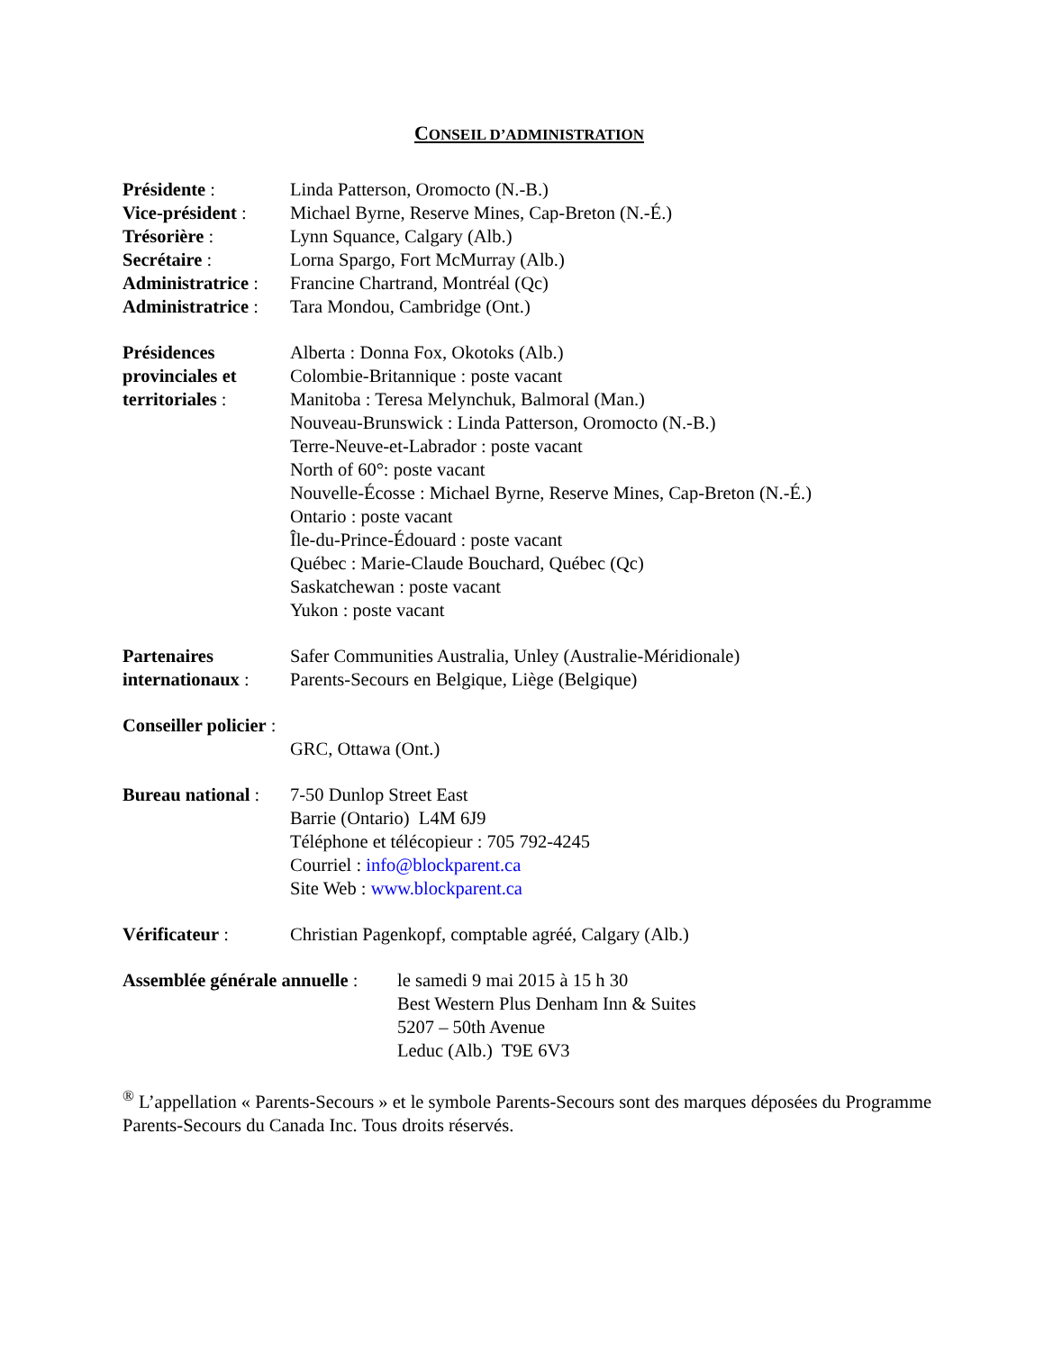CONSEIL D’ADMINISTRATION
Présidente :
Vice-président :
Trésorière :
Secrétaire :
Administratrice :
Administratrice :
Linda Patterson, Oromocto (N.-B.)
Michael Byrne, Reserve Mines, Cap-Breton (N.-É.)
Lynn Squance, Calgary (Alb.)
Lorna Spargo, Fort McMurray (Alb.)
Francine Chartrand, Montréal (Qc)
Tara Mondou, Cambridge (Ont.)
Présidences provinciales et territoriales :
Alberta : Donna Fox, Okotoks (Alb.)
Colombie-Britannique : poste vacant
Manitoba : Teresa Melynchuk, Balmoral (Man.)
Nouveau-Brunswick : Linda Patterson, Oromocto (N.-B.)
Terre-Neuve-et-Labrador : poste vacant
North of 60°: poste vacant
Nouvelle-Écosse : Michael Byrne, Reserve Mines, Cap-Breton (N.-É.)
Ontario : poste vacant
Île-du-Prince-Édouard : poste vacant
Québec : Marie-Claude Bouchard, Québec (Qc)
Saskatchewan : poste vacant
Yukon : poste vacant
Partenaires internationaux :
Safer Communities Australia, Unley (Australie-Méridionale)
Parents-Secours en Belgique, Liège (Belgique)
Conseiller policier :
GRC, Ottawa (Ont.)
Bureau national :
7-50 Dunlop Street East
Barrie (Ontario) L4M 6J9
Téléphone et télécopieur : 705 792-4245
Courriel : info@blockparent.ca
Site Web : www.blockparent.ca
Vérificateur : Christian Pagenkopf, comptable agréé, Calgary (Alb.)
Assemblée générale annuelle :
le samedi 9 mai 2015 à 15 h 30
Best Western Plus Denham Inn & Suites
5207 – 50th Avenue
Leduc (Alb.) T9E 6V3
<sup>®</sup> L’appellation « Parents-Secours » et le symbole Parents-Secours sont des marques déposées du Programme Parents-Secours du Canada Inc. Tous droits réservés.